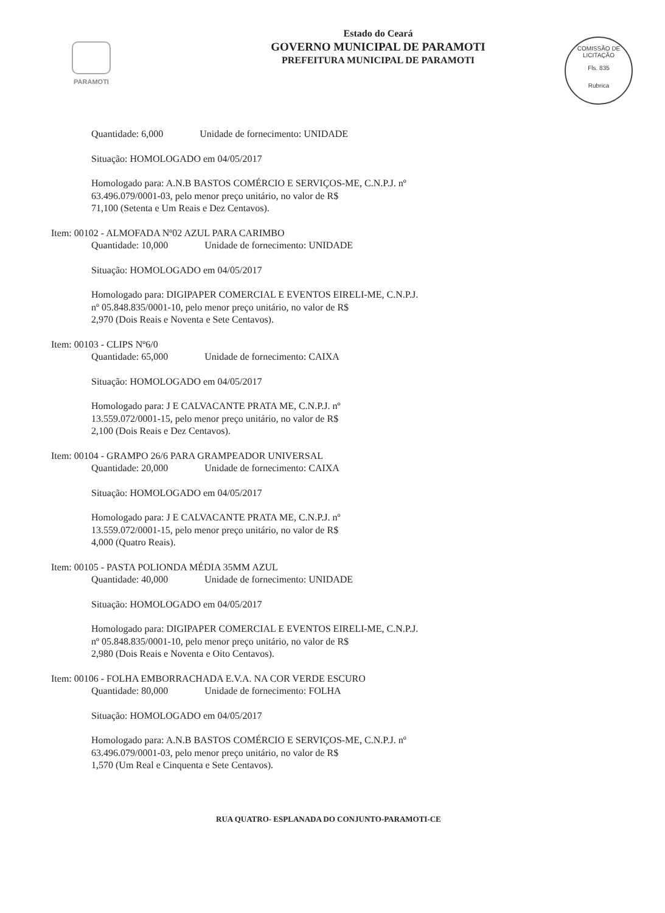PARAMOTI
Estado do Ceará
GOVERNO MUNICIPAL DE PARAMOTI
PREFEITURA MUNICIPAL DE PARAMOTI
COMISSÃO DE LICITAÇÃO
Fls. 835
Rubrica
Quantidade: 6,000 Unidade de fornecimento: UNIDADE
Situação: HOMOLOGADO em 04/05/2017
Homologado para: A.N.B BASTOS COMÉRCIO E SERVIÇOS-ME, C.N.P.J. nº
63.496.079/0001-03, pelo menor preço unitário, no valor de R$
71,100 (Setenta e Um Reais e Dez Centavos).
Item: 00102 - ALMOFADA Nº02 AZUL PARA CARIMBO
Quantidade: 10,000 Unidade de fornecimento: UNIDADE
Situação: HOMOLOGADO em 04/05/2017
Homologado para: DIGIPAPER COMERCIAL E EVENTOS EIRELI-ME, C.N.P.J.
nº 05.848.835/0001-10, pelo menor preço unitário, no valor de R$
2,970 (Dois Reais e Noventa e Sete Centavos).
Item: 00103 - CLIPS Nº6/0
Quantidade: 65,000 Unidade de fornecimento: CAIXA
Situação: HOMOLOGADO em 04/05/2017
Homologado para: J E CALVACANTE PRATA ME, C.N.P.J. nº
13.559.072/0001-15, pelo menor preço unitário, no valor de R$
2,100 (Dois Reais e Dez Centavos).
Item: 00104 - GRAMPO 26/6 PARA GRAMPEADOR UNIVERSAL
Quantidade: 20,000 Unidade de fornecimento: CAIXA
Situação: HOMOLOGADO em 04/05/2017
Homologado para: J E CALVACANTE PRATA ME, C.N.P.J. nº
13.559.072/0001-15, pelo menor preço unitário, no valor de R$
4,000 (Quatro Reais).
Item: 00105 - PASTA POLIONDA MÉDIA 35MM AZUL
Quantidade: 40,000 Unidade de fornecimento: UNIDADE
Situação: HOMOLOGADO em 04/05/2017
Homologado para: DIGIPAPER COMERCIAL E EVENTOS EIRELI-ME, C.N.P.J.
nº 05.848.835/0001-10, pelo menor preço unitário, no valor de R$
2,980 (Dois Reais e Noventa e Oito Centavos).
Item: 00106 - FOLHA EMBORRACHADA E.V.A. NA COR VERDE ESCURO
Quantidade: 80,000 Unidade de fornecimento: FOLHA
Situação: HOMOLOGADO em 04/05/2017
Homologado para: A.N.B BASTOS COMÉRCIO E SERVIÇOS-ME, C.N.P.J. nº
63.496.079/0001-03, pelo menor preço unitário, no valor de R$
1,570 (Um Real e Cinquenta e Sete Centavos).
RUA QUATRO- ESPLANADA DO CONJUNTO-PARAMOTI-CE